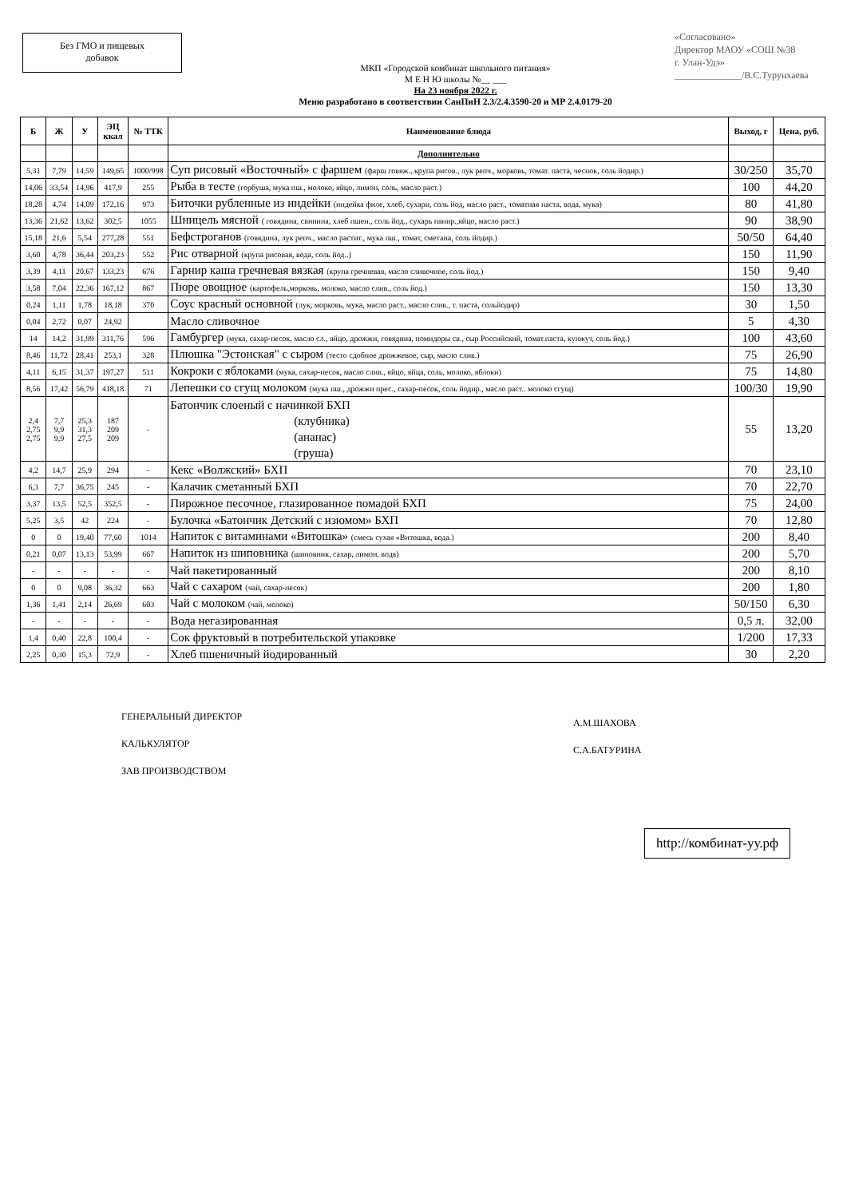Без ГМО и пищевых
добавок
«Согласовано»
Директор МАОУ «СОШ №38
г. Улан-Удэ»
______________/В.С.Турунхаева
МКП «Городской комбинат школьного питания»
М Е Н Ю школы №__ ___
На 23 ноября 2022 г.
Меню разработано в соответствии СанПиН 2.3/2.4.3590-20 и МР 2.4.0179-20
| Б | Ж | У | ЭЦ ккал | № ТТК | Наименование блюда | Выход, г | Цена, руб. |
| --- | --- | --- | --- | --- | --- | --- | --- |
| | | | | | Дополнительно | | |
| 5,31 | 7,79 | 14,59 | 149,65 | 1000/998 | Суп рисовый «Восточный» с фаршем (фарш говяж., крупа рисов., лук репч., морковь, томат. паста, чеснок, соль йодир.) | 30/250 | 35,70 |
| 14,06 | 33,54 | 14,96 | 417,9 | 255 | Рыба в тесте (горбуша, мука пш., молоко, яйцо, лимон, соль, масло раст.) | 100 | 44,20 |
| 18,28 | 4,74 | 14,09 | 172,16 | 973 | Биточки рубленные из индейки (индейка филе, хлеб, сухари, соль йод, масло раст., томатная паста, вода, мука) | 80 | 41,80 |
| 13,36 | 21,62 | 13,62 | 302,5 | 1055 | Шницель мясной ( говядина, свинина, хлеб пшен., соль йод., сухарь панир.,яйцо, масло раст.) | 90 | 38,90 |
| 15,18 | 21,6 | 5,54 | 277,28 | 551 | Бефстроганов (говядина, лук репч., масло растит., мука пш., томат, сметана, соль йодир.) | 50/50 | 64,40 |
| 3,60 | 4,78 | 36,44 | 203,23 | 552 | Рис отварной (крупа рисовая, вода, соль йод..) | 150 | 11,90 |
| 3,39 | 4,11 | 20,67 | 133,23 | 676 | Гарнир каша гречневая вязкая (крупа гречневая, масло сливочное, соль йод.) | 150 | 9,40 |
| 3,58 | 7,04 | 22,36 | 167,12 | 867 | Пюре овощное (картофель,морковь, молоко, масло слив., соль йод.) | 150 | 13,30 |
| 0,24 | 1,11 | 1,78 | 18,18 | 370 | Соус красный основной (лук, морковь, мука, масло раст., масло слив., т. паста, сольйодир) | 30 | 1,50 |
| 0,04 | 2,72 | 0,07 | 24,92 | | Масло сливочное | 5 | 4,30 |
| 14 | 14,2 | 31,99 | 311,76 | 596 | Гамбургер (мука, сахар-песок, масло сл., яйцо, дрожжи, говядина, помидоры св., сыр Российский, томат.паста, кунжут, соль йод.) | 100 | 43,60 |
| 8,46 | 11,72 | 28,41 | 253,1 | 328 | Плюшка "Эстонская" с сыром (тесто сдобное дрожжевое, сыр, масло слив.) | 75 | 26,90 |
| 4,11 | 6,15 | 31,37 | 197,27 | 511 | Кокроки с яблоками (мука, сахар-песок, масло слив., яйцо, яйца, соль, молоко, яблоки) | 75 | 14,80 |
| 8,56 | 17,42 | 56,79 | 418,18 | 71 | Лепешки со сгущ молоком (мука пш., дрожжи прес., сахар-песок, соль йодир., масло раст.. молоко сгущ) | 100/30 | 19,90 |
| 2,4 2,75 2,75 | 7,7 9,9 9,9 | 25,3 31,3 27,5 | 187 209 209 | - | Батончик слоеный с начинкой БХП (клубника) (ананас) (груша) | 55 | 13,20 |
| 4,2 | 14,7 | 25,9 | 294 | - | Кекс «Волжский» БХП | 70 | 23,10 |
| 6,3 | 7,7 | 36,75 | 245 | - | Калачик сметанный БХП | 70 | 22,70 |
| 3,37 | 13,5 | 52,5 | 352,5 | - | Пирожное песочное, глазированное помадой БХП | 75 | 24,00 |
| 5,25 | 3,5 | 42 | 224 | - | Булочка «Батончик Детский с изюмом» БХП | 70 | 12,80 |
| 0 | 0 | 19,40 | 77,60 | 1014 | Напиток с витаминами «Витошка» (смесь сухая «Витошка, вода.) | 200 | 8,40 |
| 0,21 | 0,07 | 13,13 | 53,99 | 667 | Напиток из шиповника (шиповник, сахар, лимон, вода) | 200 | 5,70 |
| - | - | - | - | - | Чай пакетированный | 200 | 8,10 |
| 0 | 0 | 9,08 | 36,32 | 663 | Чай с сахаром (чай, сахар-песок) | 200 | 1,80 |
| 1,36 | 1,41 | 2,14 | 26,69 | 603 | Чай с молоком (чай, молоко) | 50/150 | 6,30 |
| - | - | - | - | - | Вода негазированная | 0,5 л. | 32,00 |
| 1,4 | 0,40 | 22,8 | 100,4 | - | Сок фруктовый в потребительской упаковке | 1/200 | 17,33 |
| 2,25 | 0,30 | 15,3 | 72,9 | - | Хлеб пшеничный йодированный | 30 | 2,20 |
ГЕНЕРАЛЬНЫЙ ДИРЕКТОР
КАЛЬКУЛЯТОР
ЗАВ ПРОИЗВОДСТВОМ
А.М.ШАХОВА
С.А.БАТУРИНА
http://комбинат-уу.рф